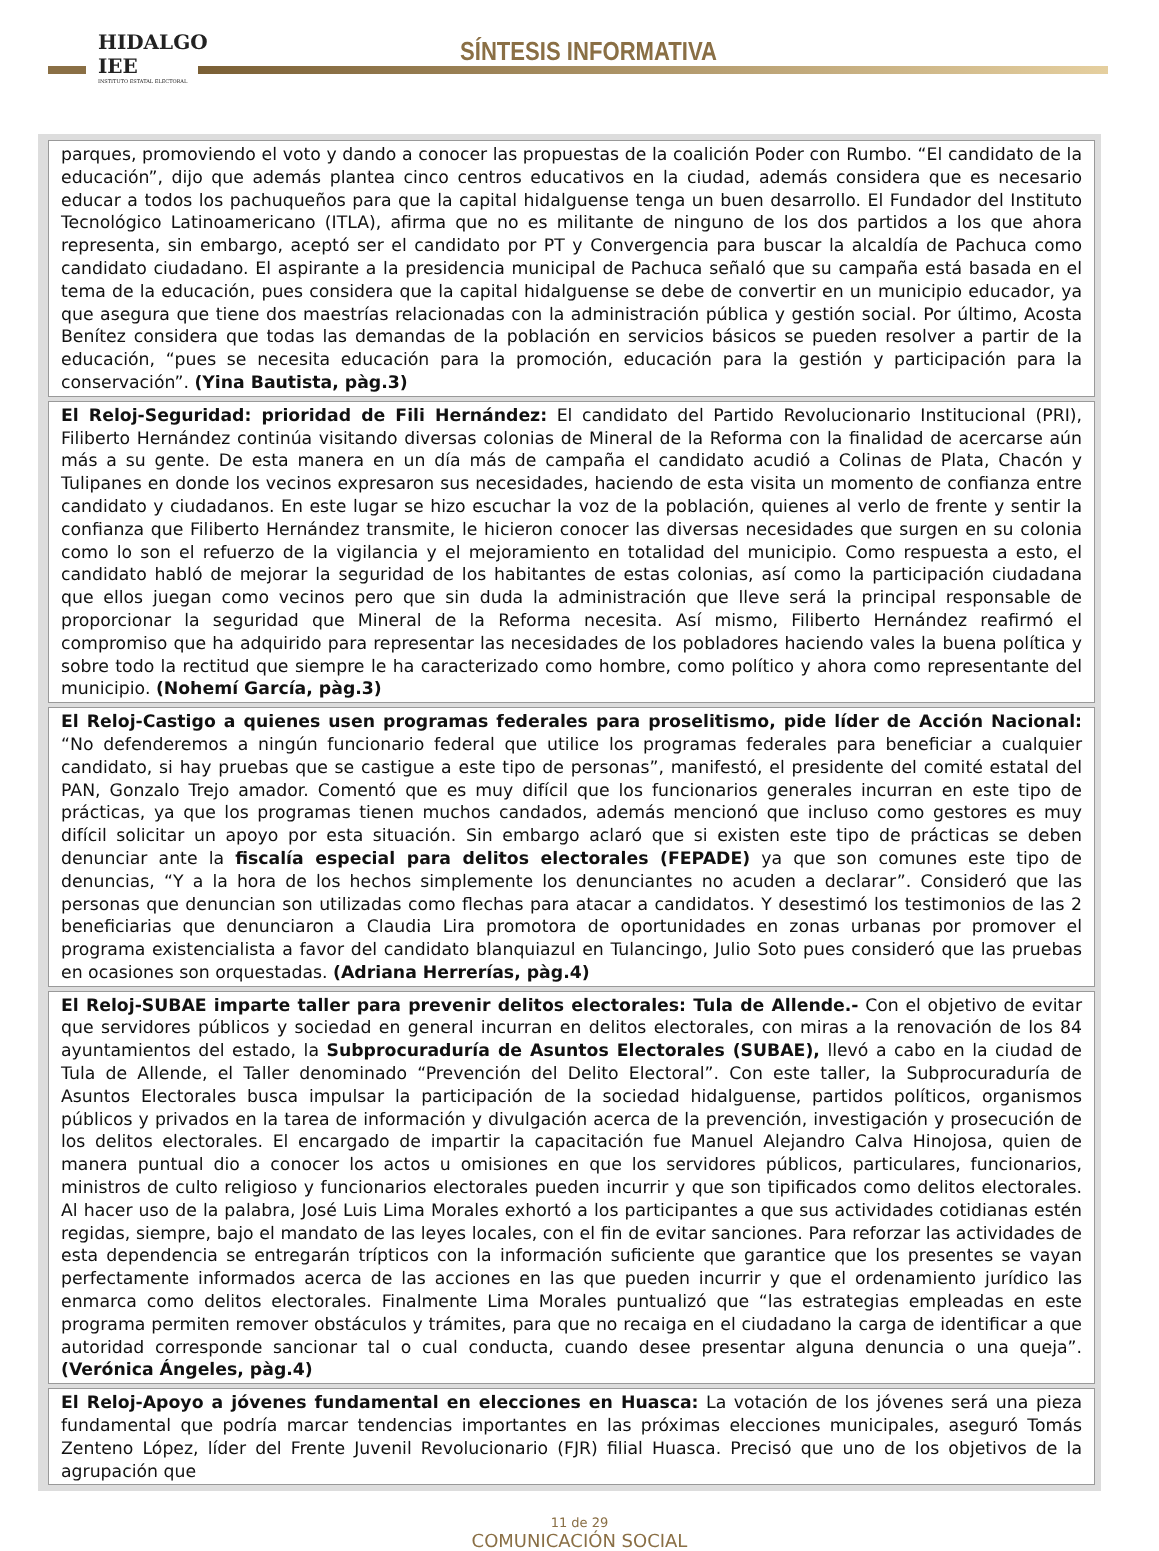HIDALGO IEE
INSTITUTO ESTATAL ELECTORAL
SÍNTESIS INFORMATIVA
parques, promoviendo el voto y dando a conocer las propuestas de la coalición Poder con Rumbo. “El candidato de la educación”, dijo que además plantea cinco centros educativos en la ciudad, además considera que es necesario educar a todos los pachuqueños para que la capital hidalguense tenga un buen desarrollo. El Fundador del Instituto Tecnológico Latinoamericano (ITLA), afirma que no es militante de ninguno de los dos partidos a los que ahora representa, sin embargo, aceptó ser el candidato por PT y Convergencia para buscar la alcaldía de Pachuca como candidato ciudadano. El aspirante a la presidencia municipal de Pachuca señaló que su campaña está basada en el tema de la educación, pues considera que la capital hidalguense se debe de convertir en un municipio educador, ya que asegura que tiene dos maestrías relacionadas con la administración pública y gestión social. Por último, Acosta Benítez considera que todas las demandas de la población en servicios básicos se pueden resolver a partir de la educación, “pues se necesita educación para la promoción, educación para la gestión y participación para la conservación”. (Yina Bautista, pàg.3)
El Reloj-Seguridad: prioridad de Fili Hernández: El candidato del Partido Revolucionario Institucional (PRI), Filiberto Hernández continúa visitando diversas colonias de Mineral de la Reforma con la finalidad de acercarse aún más a su gente. De esta manera en un día más de campaña el candidato acudió a Colinas de Plata, Chacón y Tulipanes en donde los vecinos expresaron sus necesidades, haciendo de esta visita un momento de confianza entre candidato y ciudadanos. En este lugar se hizo escuchar la voz de la población, quienes al verlo de frente y sentir la confianza que Filiberto Hernández transmite, le hicieron conocer las diversas necesidades que surgen en su colonia como lo son el refuerzo de la vigilancia y el mejoramiento en totalidad del municipio. Como respuesta a esto, el candidato habló de mejorar la seguridad de los habitantes de estas colonias, así como la participación ciudadana que ellos juegan como vecinos pero que sin duda la administración que lleve será la principal responsable de proporcionar la seguridad que Mineral de la Reforma necesita. Así mismo, Filiberto Hernández reafirmó el compromiso que ha adquirido para representar las necesidades de los pobladores haciendo vales la buena política y sobre todo la rectitud que siempre le ha caracterizado como hombre, como político y ahora como representante del municipio. (Nohemí García, pàg.3)
El Reloj-Castigo a quienes usen programas federales para proselitismo, pide líder de Acción Nacional: “No defenderemos a ningún funcionario federal que utilice los programas federales para beneficiar a cualquier candidato, si hay pruebas que se castigue a este tipo de personas”, manifestó, el presidente del comité estatal del PAN, Gonzalo Trejo amador. Comentó que es muy difícil que los funcionarios generales incurran en este tipo de prácticas, ya que los programas tienen muchos candados, además mencionó que incluso como gestores es muy difícil solicitar un apoyo por esta situación. Sin embargo aclaró que si existen este tipo de prácticas se deben denunciar ante la fiscalía especial para delitos electorales (FEPADE) ya que son comunes este tipo de denuncias, “Y a la hora de los hechos simplemente los denunciantes no acuden a declarar”. Consideró que las personas que denuncian son utilizadas como flechas para atacar a candidatos. Y desestimó los testimonios de las 2 beneficiarias que denunciaron a Claudia Lira promotora de oportunidades en zonas urbanas por promover el programa existencialista a favor del candidato blanquiazul en Tulancingo, Julio Soto pues consideró que las pruebas en ocasiones son orquestadas. (Adriana Herrerías, pàg.4)
El Reloj-SUBAE imparte taller para prevenir delitos electorales: Tula de Allende.- Con el objetivo de evitar que servidores públicos y sociedad en general incurran en delitos electorales, con miras a la renovación de los 84 ayuntamientos del estado, la Subprocuraduría de Asuntos Electorales (SUBAE), llevó a cabo en la ciudad de Tula de Allende, el Taller denominado “Prevención del Delito Electoral”. Con este taller, la Subprocuraduría de Asuntos Electorales busca impulsar la participación de la sociedad hidalguense, partidos políticos, organismos públicos y privados en la tarea de información y divulgación acerca de la prevención, investigación y prosecución de los delitos electorales. El encargado de impartir la capacitación fue Manuel Alejandro Calva Hinojosa, quien de manera puntual dio a conocer los actos u omisiones en que los servidores públicos, particulares, funcionarios, ministros de culto religioso y funcionarios electorales pueden incurrir y que son tipificados como delitos electorales. Al hacer uso de la palabra, José Luis Lima Morales exhortó a los participantes a que sus actividades cotidianas estén regidas, siempre, bajo el mandato de las leyes locales, con el fin de evitar sanciones. Para reforzar las actividades de esta dependencia se entregarán trípticos con la información suficiente que garantice que los presentes se vayan perfectamente informados acerca de las acciones en las que pueden incurrir y que el ordenamiento jurídico las enmarca como delitos electorales. Finalmente Lima Morales puntualizó que “las estrategias empleadas en este programa permiten remover obstáculos y trámites, para que no recaiga en el ciudadano la carga de identificar a que autoridad corresponde sancionar tal o cual conducta, cuando desee presentar alguna denuncia o una queja”.(Verónica Ángeles, pàg.4)
El Reloj-Apoyo a jóvenes fundamental en elecciones en Huasca: La votación de los jóvenes será una pieza fundamental que podría marcar tendencias importantes en las próximas elecciones municipales, aseguró Tomás Zenteno López, líder del Frente Juvenil Revolucionario (FJR) filial Huasca. Precisó que uno de los objetivos de la agrupación que
11 de 29
COMUNICACIÓN SOCIAL